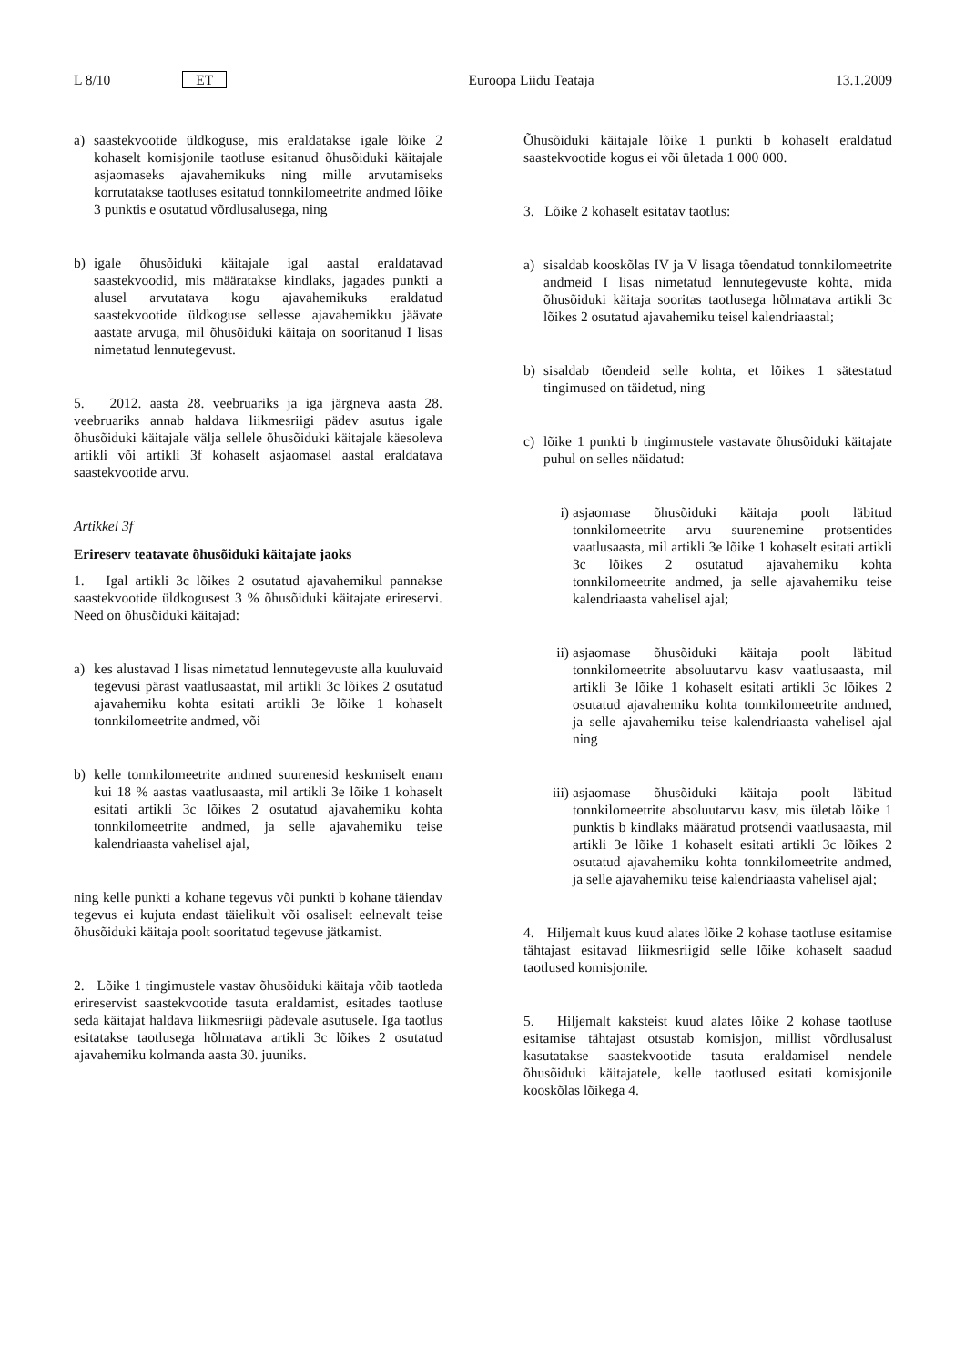L 8/10 ET Euroopa Liidu Teataja 13.1.2009
a) saastekvootide üldkoguse, mis eraldatakse igale lõike 2 kohaselt komisjonile taotluse esitanud õhusõiduki käitajale asjaomaseks ajavahemikuks ning mille arvutamiseks korrutatakse taotluses esitatud tonnkilomeetrite andmed lõike 3 punktis e osutatud võrdlusalusega, ning
b) igale õhusõiduki käitajale igal aastal eraldatavad saastekvoodid, mis määratakse kindlaks, jagades punkti a alusel arvutatava kogu ajavahemikuks eraldatud saastekvootide üldkoguse sellesse ajavahemikku jäävate aastate arvuga, mil õhusõiduki käitaja on sooritanud I lisas nimetatud lennutegevust.
5. 2012. aasta 28. veebruariks ja iga järgneva aasta 28. veebruariks annab haldava liikmesriigi pädev asutus igale õhusõiduki käitajale välja sellele õhusõiduki käitajale käesoleva artikli või artikli 3f kohaselt asjaomasel aastal eraldatava saastekvootide arvu.
Artikkel 3f
Erireserv teatavate õhusõiduki käitajate jaoks
1. Igal artikli 3c lõikes 2 osutatud ajavahemikul pannakse saastekvootide üldkogusest 3 % õhusõiduki käitajate erireservi. Need on õhusõiduki käitajad:
a) kes alustavad I lisas nimetatud lennutegevuste alla kuuluvaid tegevusi pärast vaatlusaastat, mil artikli 3c lõikes 2 osutatud ajavahemiku kohta esitati artikli 3e lõike 1 kohaselt tonnkilomeetrite andmed, või
b) kelle tonnkilomeetrite andmed suurenesid keskmiselt enam kui 18 % aastas vaatlusaasta, mil artikli 3e lõike 1 kohaselt esitati artikli 3c lõikes 2 osutatud ajavahemiku kohta tonnkilomeetrite andmed, ja selle ajavahemiku teise kalendriaasta vahelisel ajal,
ning kelle punkti a kohane tegevus või punkti b kohane täiendav tegevus ei kujuta endast täielikult või osaliselt eelnevalt teise õhusõiduki käitaja poolt sooritatud tegevuse jätkamist.
2. Lõike 1 tingimustele vastav õhusõiduki käitaja võib taotleda erireservist saastekvootide tasuta eraldamist, esitades taotluse seda käitajat haldava liikmesriigi pädevale asutusele. Iga taotlus esitatakse taotlusega hõlmatava artikli 3c lõikes 2 osutatud ajavahemiku kolmanda aasta 30. juuniks.
Õhusõiduki käitajale lõike 1 punkti b kohaselt eraldatud saastekvootide kogus ei või ületada 1 000 000.
3. Lõike 2 kohaselt esitatav taotlus:
a) sisaldab kooskõlas IV ja V lisaga tõendatud tonnkilomeetrite andmeid I lisas nimetatud lennutegevuste kohta, mida õhusõiduki käitaja sooritas taotlusega hõlmatava artikli 3c lõikes 2 osutatud ajavahemiku teisel kalendriaastal;
b) sisaldab tõendeid selle kohta, et lõikes 1 sätestatud tingimused on täidetud, ning
c) lõike 1 punkti b tingimustele vastavate õhusõiduki käitajate puhul on selles näidatud:
i) asjaomase õhusõiduki käitaja poolt läbitud tonnkilomeetrite arvu suurenemine protsentides vaatlusaasta, mil artikli 3e lõike 1 kohaselt esitati artikli 3c lõikes 2 osutatud ajavahemiku kohta tonnkilomeetrite andmed, ja selle ajavahemiku teise kalendriaasta vahelisel ajal;
ii) asjaomase õhusõiduki käitaja poolt läbitud tonnkilomeetrite absoluutarvu kasv vaatlusaasta, mil artikli 3e lõike 1 kohaselt esitati artikli 3c lõikes 2 osutatud ajavahemiku kohta tonnkilomeetrite andmed, ja selle ajavahemiku teise kalendriaasta vahelisel ajal ning
iii) asjaomase õhusõiduki käitaja poolt läbitud tonnkilomeetrite absoluutarvu kasv, mis ületab lõike 1 punktis b kindlaks määratud protsendi vaatlusaasta, mil artikli 3e lõike 1 kohaselt esitati artikli 3c lõikes 2 osutatud ajavahemiku kohta tonnkilomeetrite andmed, ja selle ajavahemiku teise kalendriaasta vahelisel ajal;
4. Hiljemalt kuus kuud alates lõike 2 kohase taotluse esitamise tähtajast esitavad liikmesriigid selle lõike kohaselt saadud taotlused komisjonile.
5. Hiljemalt kaksteist kuud alates lõike 2 kohase taotluse esitamise tähtajast otsustab komisjon, millist võrdlusalust kasutatakse saastekvootide tasuta eraldamisel nendele õhusõiduki käitajatele, kelle taotlused esitati komisjonile kooskõlas lõikega 4.